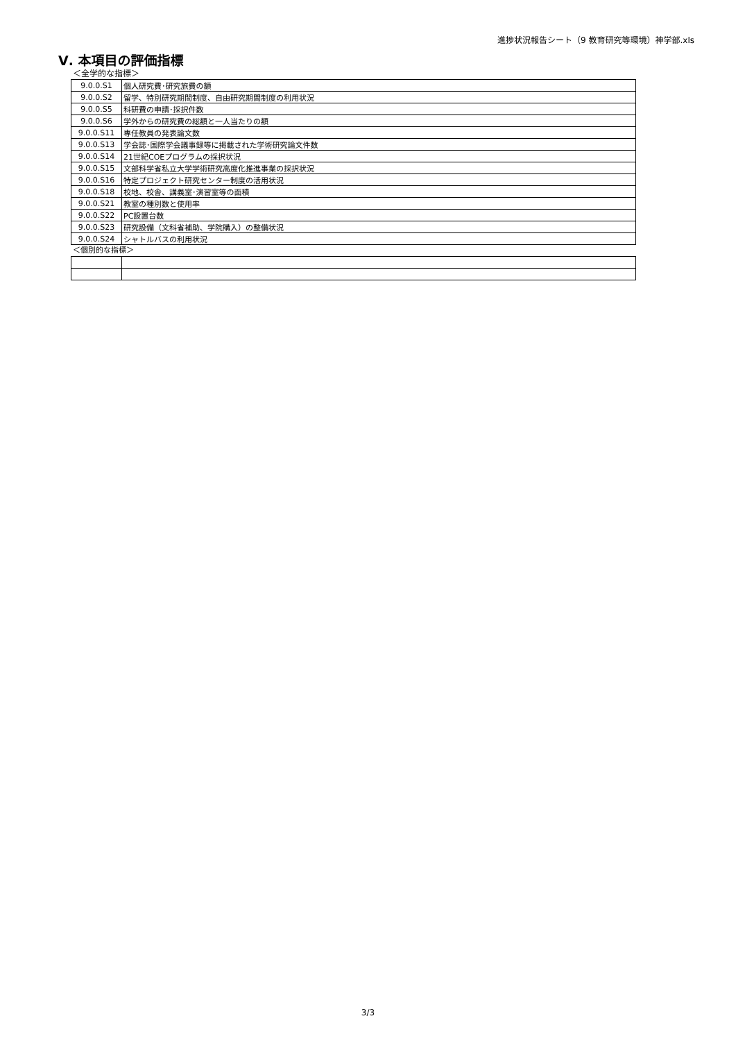進捗状況報告シート（9 教育研究等環境）神学部.xls
Ⅴ. 本項目の評価指標
＜全学的な指標＞
| 9.0.0.S1 | 個人研究費･研究旅費の額 |
| 9.0.0.S2 | 留学、特別研究期間制度、自由研究期間制度の利用状況 |
| 9.0.0.S5 | 科研費の申請･採択件数 |
| 9.0.0.S6 | 学外からの研究費の総額と一人当たりの額 |
| 9.0.0.S11 | 専任教員の発表論文数 |
| 9.0.0.S13 | 学会誌･国際学会議事録等に掲載された学術研究論文件数 |
| 9.0.0.S14 | 21世紀COEプログラムの採択状況 |
| 9.0.0.S15 | 文部科学省私立大学学術研究高度化推進事業の採択状況 |
| 9.0.0.S16 | 特定プロジェクト研究センター制度の活用状況 |
| 9.0.0.S18 | 校地、校舎、講義室･演習室等の面積 |
| 9.0.0.S21 | 教室の種別数と使用率 |
| 9.0.0.S22 | PC設置台数 |
| 9.0.0.S23 | 研究設備（文科省補助、学院購入）の整備状況 |
| 9.0.0.S24 | シャトルバスの利用状況 |
＜個別的な指標＞
3/3